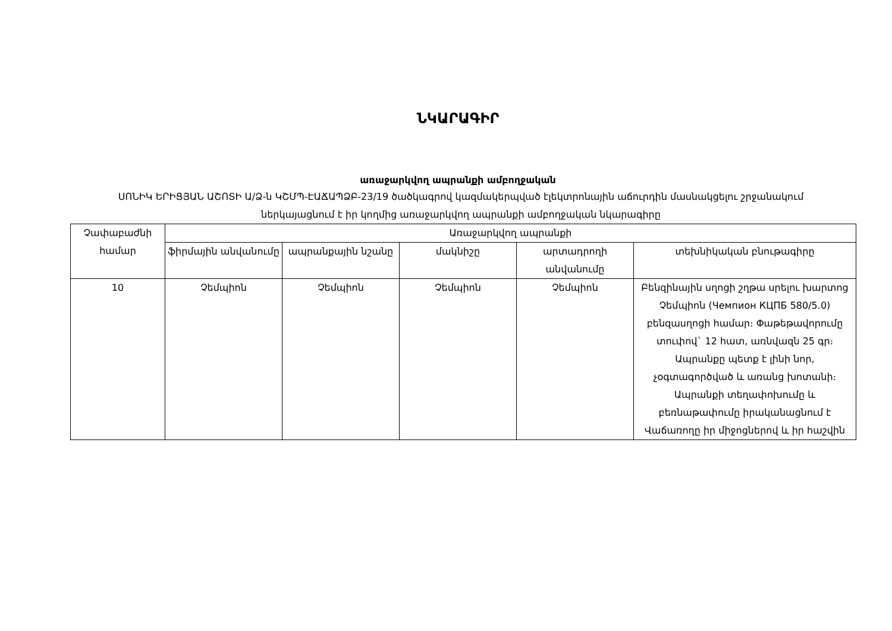ՆԿԱՐԱԳԻՐ
առաջարկվող ապրանքի ամբողջական
ՍՈՆԻԿ ԵՐԻՑՅԱՆ ԱՇՈՏԻ Ա/Ձ-ն ԿՇՄՊ-ԷԱՃԱՊՁԲ-23/19 ծածկագրով կազմակերպված էլեկտրոնային աճուրդին մասնակցելու շրջանակում ներկայացնում է իր կողմից առաջարկվող ապրանքի ամբողջական նկարագիրը
| Չափաբաժնի համար | Առաջարկվող ապրանքի | | | | |
| --- | --- | --- | --- | --- | --- |
| | ֆիրմային անվանումը | ապրանքային նշանը | մակնիշը | արտադրողի անվանումը | տեխնիկական բնութագիրը |
| 10 | Չեմպիոն | Չեմպիոն | Չեմպիոն | Չեմպիոն | Բենզինային սղոցի շղթա սրելու խարտոց Չեմպիոն (Чемпион КЦПБ 580/5.0) բենզասղոցի համար։ Փաթեթավորումը տուփով` 12 հատ, առնվազն 25 գր։ Ապրանքը պետք է լինի նոր, չօգտագործված և առանց խոտանի։ Ապրանքի տեղափոխումը և բեռնաթափումը իրականացնում է Վաճառողը իր միջոցներով և իր հաշվին |